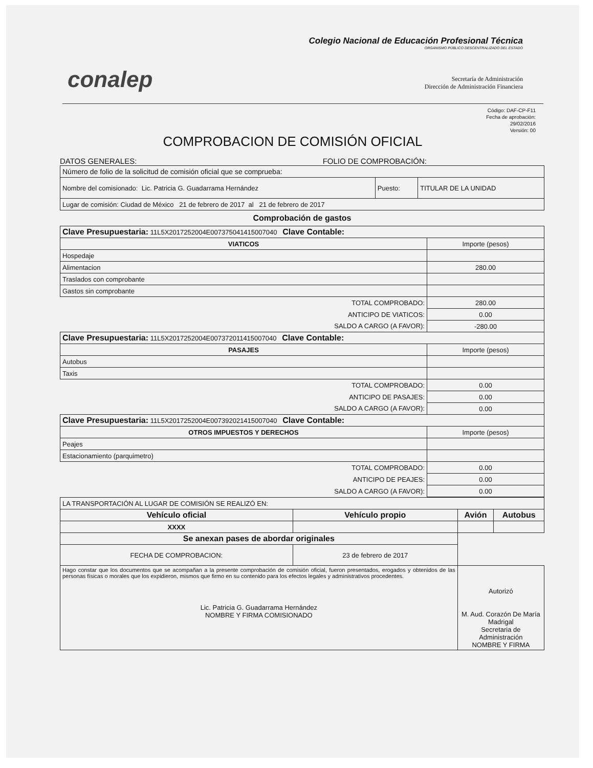conalep
Colegio Nacional de Educación Profesional Técnica
ORGANISMO PÚBLICO DESCENTRALIZADO DEL ESTADO
Secretaría de Administración
Dirección de Administración Financiera
Código: DAF-CP-F11
Fecha de aprobación:
29/02/2016
Versión: 00
COMPROBACION DE COMISIÓN OFICIAL
DATOS GENERALES: FOLIO DE COMPROBACIÓN:
| Número de folio de la solicitud de comisión oficial que se comprueba: | | |
| Nombre del comisionado: Lic. Patricia G. Guadarrama Hernández | Puesto: | TITULAR DE LA UNIDAD |
| Lugar de comisión: Ciudad de México 21 de febrero de 2017 al 21 de febrero de 2017 | | |
Comprobación de gastos
| Clave Presupuestaria: 11L5X2017252004E007375041415007040 Clave Contable: | |
| VIATICOS | Importe (pesos) |
| Hospedaje | |
| Alimentacion | 280.00 |
| Traslados con comprobante | |
| Gastos sin comprobante | |
| TOTAL COMPROBADO: | 280.00 |
| ANTICIPO DE VIATICOS: | 0.00 |
| SALDO A CARGO (A FAVOR): | -280.00 |
| Clave Presupuestaria: 11L5X2017252004E007372011415007040 Clave Contable: | |
| PASAJES | Importe (pesos) |
| Autobus | |
| Taxis | |
| TOTAL COMPROBADO: | 0.00 |
| ANTICIPO DE PASAJES: | 0.00 |
| SALDO A CARGO (A FAVOR): | 0.00 |
| Clave Presupuestaria: 11L5X2017252004E007392021415007040 Clave Contable: | |
| OTROS IMPUESTOS Y DERECHOS | Importe (pesos) |
| Peajes | |
| Estacionamiento (parquimetro) | |
| TOTAL COMPROBADO: | 0.00 |
| ANTICIPO DE PEAJES: | 0.00 |
| SALDO A CARGO (A FAVOR): | 0.00 |
| LA TRANSPORTACIÓN AL LUGAR DE COMISIÓN SE REALIZÓ EN: | | | |
| Vehículo oficial | Vehículo propio | Avión | Autobus |
| XXXX | | | |
| Se anexan pases de abordar originales | | | |
| FECHA DE COMPROBACION: | 23 de febrero de 2017 | | |
| Hago constar que los documentos que se acompañan a la presente comprobación de comisión oficial, fueron presentados, erogados y obtenidos de las personas físicas o morales que los expidieron, mismos que firmo en su contenido para los efectos legales y administrativos procedentes. Lic. Patricia G. Guadarrama Hernández NOMBRE Y FIRMA COMISIONADO | | Autorizó M. Aud. Corazón De María Madrigal Secretaria de Administración NOMBRE Y FIRMA | |